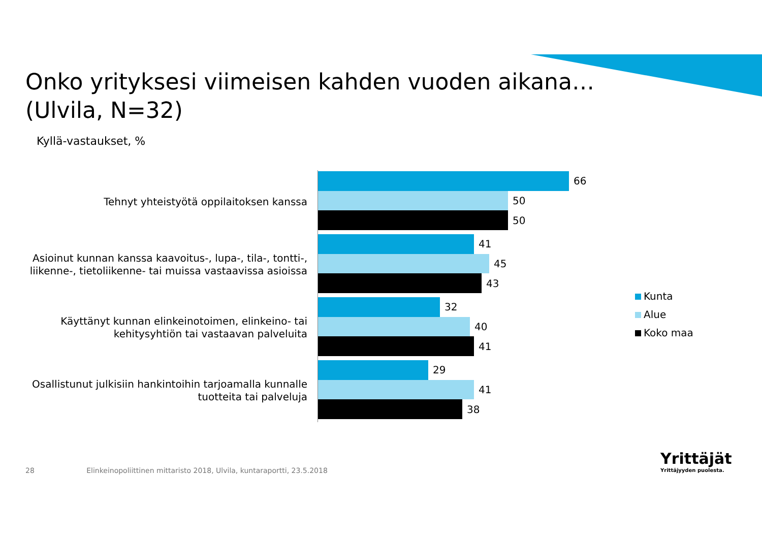Onko yrityksesi viimeisen kahden vuoden aikana…
(Ulvila, N=32)
Kyllä-vastaukset, %
Tehnyt yhteistyötä oppilaitoksen kanssa
66
50
50
Asioinut kunnan kanssa kaavoitus-, lupa-, tila-, tontti-,
liikenne-, tietoliikenne- tai muissa vastaavissa asioissa
41
45
43
Käyttänyt kunnan elinkeinotoimen, elinkeino- tai
kehitysyhtiön tai vastaavan palveluita
32
40
41
Osallistunut julkisiin hankintoihin tarjoamalla kunnalle
tuotteita tai palveluja
29
41
38
Kunta
Alue
Koko maa
28 Elinkeinopoliittinen mittaristo 2018, Ulvila, kuntaraportti, 23.5.2018
Yrittäjät
Yrittäjyyden puolesta.